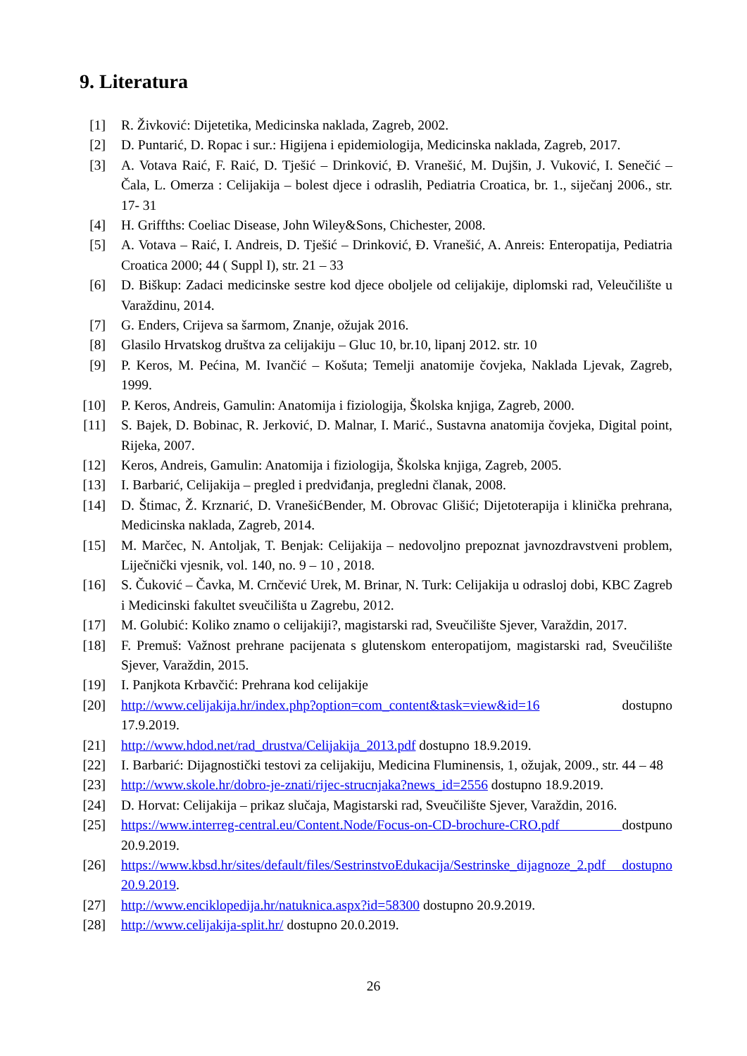9. Literatura
[1] R. Živković: Dijetetika, Medicinska naklada, Zagreb, 2002.
[2] D. Puntarić, D. Ropac i sur.: Higijena i epidemiologija, Medicinska naklada, Zagreb, 2017.
[3] A. Votava Raić, F. Raić, D. Tješić – Drinković, Đ. Vranešić, M. Dujšin, J. Vuković, I. Senečić – Čala, L. Omerza : Celijakija – bolest djece i odraslih, Pediatria Croatica, br. 1., siječanj 2006., str. 17- 31
[4] H. Griffths: Coeliac Disease, John Wiley&Sons, Chichester, 2008.
[5] A. Votava – Raić, I. Andreis, D. Tješić – Drinković, Đ. Vranešić, A. Anreis: Enteropatija, Pediatria Croatica 2000; 44 ( Suppl I), str. 21 – 33
[6] D. Biškup: Zadaci medicinske sestre kod djece oboljele od celijakije, diplomski rad, Veleučilište u Varaždinu, 2014.
[7] G. Enders, Crijeva sa šarmom, Znanje, ožujak 2016.
[8] Glasilo Hrvatskog društva za celijakiju – Gluc 10, br.10, lipanj 2012. str. 10
[9] P. Keros, M. Pećina, M. Ivančić – Košuta; Temelji anatomije čovjeka, Naklada Ljevak, Zagreb, 1999.
[10] P. Keros, Andreis, Gamulin: Anatomija i fiziologija, Školska knjiga, Zagreb, 2000.
[11] S. Bajek, D. Bobinac, R. Jerković, D. Malnar, I. Marić., Sustavna anatomija čovjeka, Digital point, Rijeka, 2007.
[12] Keros, Andreis, Gamulin: Anatomija i fiziologija, Školska knjiga, Zagreb, 2005.
[13] I. Barbarić, Celijakija – pregled i predviđanja, pregledni članak, 2008.
[14] D. Štimac, Ž. Krznarić, D. VranešićBender, M. Obrovac Glišić; Dijetoterapija i klinička prehrana, Medicinska naklada, Zagreb, 2014.
[15] M. Marčec, N. Antoljak, T. Benjak: Celijakija – nedovoljno prepoznat javnozdravstveni problem, Liječnički vjesnik, vol. 140, no. 9 – 10 , 2018.
[16] S. Čuković – Čavka, M. Crnčević Urek, M. Brinar, N. Turk: Celijakija u odrasloj dobi, KBC Zagreb i Medicinski fakultet sveučilišta u Zagrebu, 2012.
[17] M. Golubić: Koliko znamo o celijakiji?, magistarski rad, Sveučilište Sjever, Varaždin, 2017.
[18] F. Premuš: Važnost prehrane pacijenata s glutenskom enteropatijom, magistarski rad, Sveučilište Sjever, Varaždin, 2015.
[19] I. Panjkota Krbavčić: Prehrana kod celijakije
[20] http://www.celijakija.hr/index.php?option=com_content&task=view&id=16 dostupno 17.9.2019.
[21] http://www.hdod.net/rad_drustva/Celijakija_2013.pdf dostupno 18.9.2019.
[22] I. Barbarić: Dijagnostički testovi za celijakiju, Medicina Fluminensis, 1, ožujak, 2009., str. 44 – 48
[23] http://www.skole.hr/dobro-je-znati/rijec-strucnjaka?news_id=2556 dostupno 18.9.2019.
[24] D. Horvat: Celijakija – prikaz slučaja, Magistarski rad, Sveučilište Sjever, Varaždin, 2016.
[25] https://www.interreg-central.eu/Content.Node/Focus-on-CD-brochure-CRO.pdf dostpuno 20.9.2019.
[26] https://www.kbsd.hr/sites/default/files/SestrinstvoEdukacija/Sestrinske_dijagnoze_2.pdf dostupno 20.9.2019.
[27] http://www.enciklopedija.hr/natuknica.aspx?id=58300 dostupno 20.9.2019.
[28] http://www.celijakija-split.hr/ dostupno 20.0.2019.
26